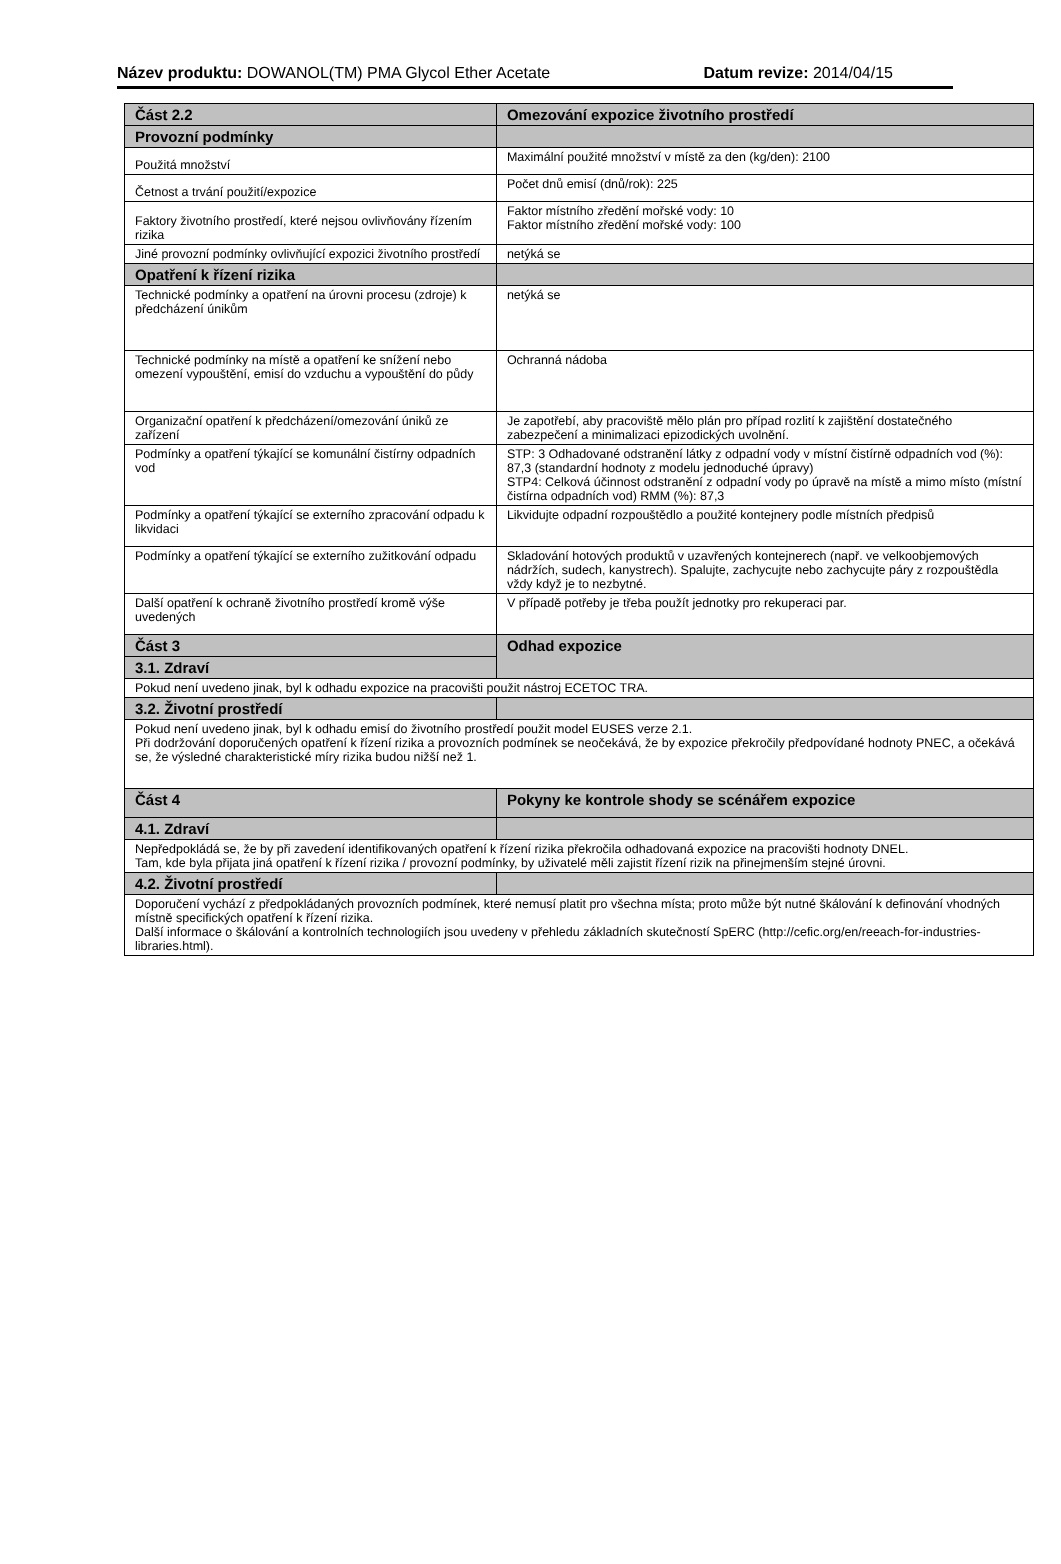Název produktu: DOWANOL(TM) PMA Glycol Ether Acetate Datum revize: 2014/04/15
| Část 2.2 | Omezování expozice životního prostředí |
| --- | --- |
| Provozní podmínky | |
| Použitá množství | Maximální použité množství v místě za den (kg/den): 2100 |
| Četnost a trvání použití/expozice | Počet dnů emisí (dnů/rok): 225 |
| Faktory životního prostředí, které nejsou ovlivňovány řízením rizika | Faktor místního zředění mořské vody: 10 Faktor místního zředění mořské vody: 100 |
| Jiné provozní podmínky ovlivňující expozici životního prostředí | netýká se |
| Opatření k řízení rizika | |
| Technické podmínky a opatření na úrovni procesu (zdroje) k předcházení únikům | netýká se |
| Technické podmínky na místě a opatření ke snížení nebo omezení vypouštění, emisí do vzduchu a vypouštění do půdy | Ochranná nádoba |
| Organizační opatření k předcházení/omezování úniků ze zařízení | Je zapotřebí, aby pracoviště mělo plán pro případ rozlití k zajištění dostatečného zabezpečení a minimalizaci epizodických uvolnění. |
| Podmínky a opatření týkající se komunální čistírny odpadních vod | STP: 3 Odhadované odstranění látky z odpadní vody v místní čistírně odpadních vod (%): 87,3 (standardní hodnoty z modelu jednoduché úpravy) STP4: Celková účinnost odstranění z odpadní vody po úpravě na místě a mimo místo (místní čistírna odpadních vod) RMM (%): 87,3 |
| Podmínky a opatření týkající se externího zpracování odpadu k likvidaci | Likvidujte odpadní rozpouštědlo a použité kontejnery podle místních předpisů |
| Podmínky a opatření týkající se externího zužitkování odpadu | Skladování hotových produktů v uzavřených kontejnerech (např. ve velkoobjemových nádržích, sudech, kanystrech). Spalujte, zachycujte nebo zachycujte páry z rozpouštědla vždy když je to nezbytné. |
| Další opatření k ochraně životního prostředí kromě výše uvedených | V případě potřeby je třeba použít jednotky pro rekuperaci par. |
| Část 3 | Odhad expozice |
| 3.1. Zdraví | |
| Pokud není uvedeno jinak, byl k odhadu expozice na pracovišti použit nástroj ECETOC TRA. | |
| 3.2. Životní prostředí | |
| Pokud není uvedeno jinak, byl k odhadu emisí do životního prostředí použit model EUSES verze 2.1. Při dodržování doporučených opatření k řízení rizika a provozních podmínek se neočekává, že by expozice překročily předpovídané hodnoty PNEC, a očekává se, že výsledné charakteristické míry rizika budou nižší než 1. | |
| Část 4 | Pokyny ke kontrole shody se scénářem expozice |
| 4.1. Zdraví | |
| Nepředpokládá se, že by při zavedení identifikovaných opatření k řízení rizika překročila odhadovaná expozice na pracovišti hodnoty DNEL. Tam, kde byla přijata jiná opatření k řízení rizika / provozní podmínky, by uživatelé měli zajistit řízení rizik na přinejmenším stejné úrovni. | |
| 4.2. Životní prostředí | |
| Doporučení vychází z předpokládaných provozních podmínek, které nemusí platit pro všechna místa; proto může být nutné škálování k definování vhodných místně specifických opatření k řízení rizika. Další informace o škálování a kontrolních technologiích jsou uvedeny v přehledu základních skutečností SpERC (http://cefic.org/en/reeach-for-industries-libraries.html). | |